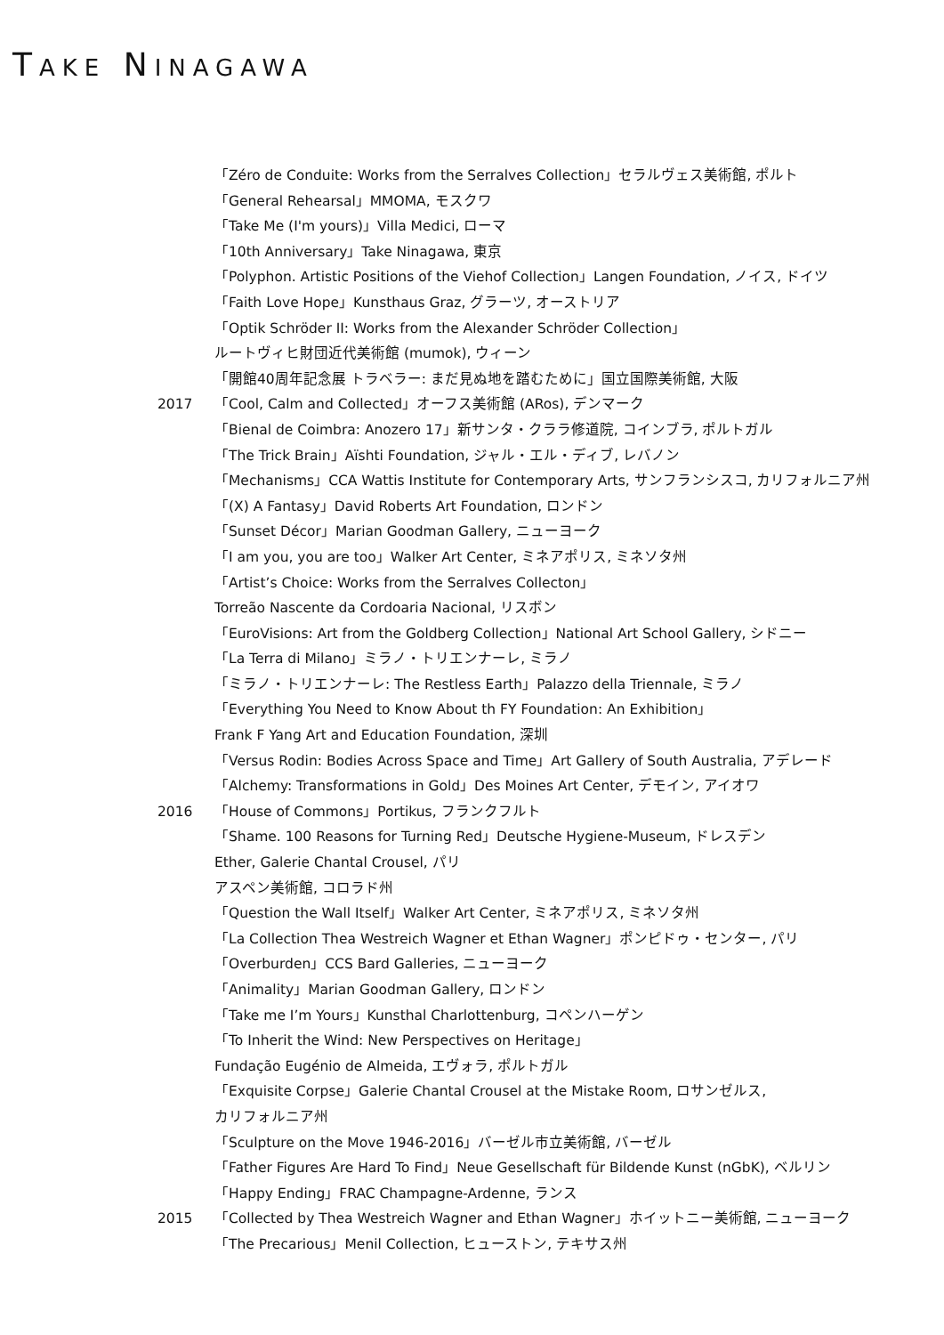TAKE NINAGAWA
「Zéro de Conduite: Works from the Serralves Collection」セラルヴェス美術館, ポルト
「General Rehearsal」MMOMA, モスクワ
「Take Me (I'm yours)」Villa Medici, ローマ
「10th Anniversary」Take Ninagawa, 東京
「Polyphon. Artistic Positions of the Viehof Collection」Langen Foundation, ノイス, ドイツ
「Faith Love Hope」Kunsthaus Graz, グラーツ, オーストリア
「Optik Schröder II: Works from the Alexander Schröder Collection」
ルートヴィヒ財団近代美術館 (mumok), ウィーン
「開館40周年記念展 トラベラー: まだ見ぬ地を踏むために」国立国際美術館, 大阪
2017 「Cool, Calm and Collected」オーフス美術館 (ARos), デンマーク
「Bienal de Coimbra: Anozero 17」新サンタ・クララ修道院, コインブラ, ポルトガル
「The Trick Brain」Aïshti Foundation, ジャル・エル・ディブ, レバノン
「Mechanisms」CCA Wattis Institute for Contemporary Arts, サンフランシスコ, カリフォルニア州
「(X) A Fantasy」David Roberts Art Foundation, ロンドン
「Sunset Décor」Marian Goodman Gallery, ニューヨーク
「I am you, you are too」Walker Art Center, ミネアポリス, ミネソタ州
「Artist’s Choice: Works from the Serralves Collecton」
Torreão Nascente da Cordoaria Nacional, リスボン
「EuroVisions: Art from the Goldberg Collection」National Art School Gallery, シドニー
「La Terra di Milano」ミラノ・トリエンナーレ, ミラノ
「ミラノ・トリエンナーレ: The Restless Earth」Palazzo della Triennale, ミラノ
「Everything You Need to Know About th FY Foundation: An Exhibition」
Frank F Yang Art and Education Foundation, 深圳
「Versus Rodin: Bodies Across Space and Time」Art Gallery of South Australia, アデレード
「Alchemy: Transformations in Gold」Des Moines Art Center, デモイン, アイオワ
2016 「House of Commons」Portikus, フランクフルト
「Shame. 100 Reasons for Turning Red」Deutsche Hygiene-Museum, ドレスデン
Ether, Galerie Chantal Crousel, パリ
アスペン美術館, コロラド州
「Question the Wall Itself」Walker Art Center, ミネアポリス, ミネソタ州
「La Collection Thea Westreich Wagner et Ethan Wagner」ポンピドゥ・センター, パリ
「Overburden」CCS Bard Galleries, ニューヨーク
「Animality」Marian Goodman Gallery, ロンドン
「Take me I’m Yours」Kunsthal Charlottenburg, コペンハーゲン
「To Inherit the Wind: New Perspectives on Heritage」
Fundação Eugénio de Almeida, エヴォラ, ポルトガル
「Exquisite Corpse」Galerie Chantal Crousel at the Mistake Room, ロサンゼルス,
カリフォルニア州
「Sculpture on the Move 1946-2016」バーゼル市立美術館, バーゼル
「Father Figures Are Hard To Find」Neue Gesellschaft für Bildende Kunst (nGbK), ベルリン
「Happy Ending」FRAC Champagne-Ardenne, ランス
2015 「Collected by Thea Westreich Wagner and Ethan Wagner」ホイットニー美術館, ニューヨーク
「The Precarious」Menil Collection, ヒューストン, テキサス州